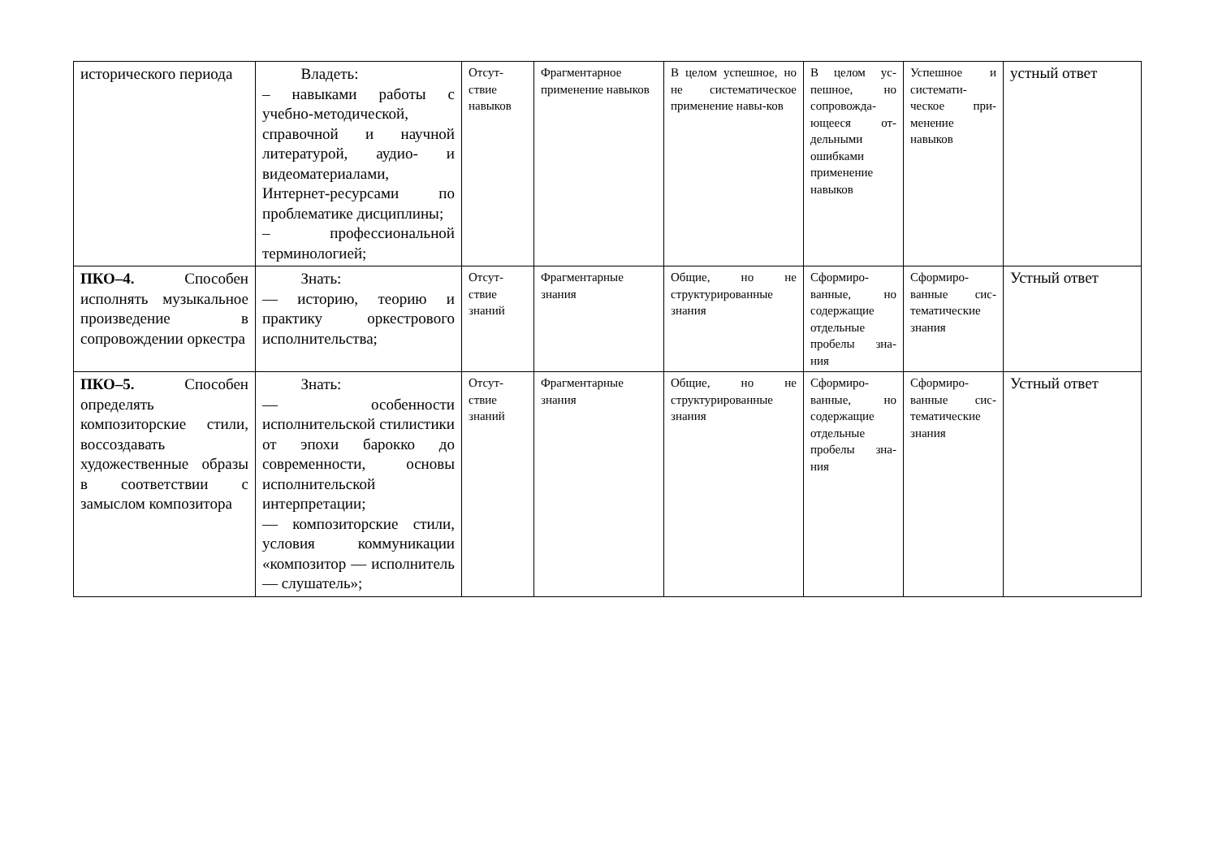| исторического периода | Владеть: – навыками работы с учебно-методической, справочной и научной литературой, аудио- и видеоматериалами, Интернет-ресурсами по проблематике дисциплины; – профессиональной терминологией; | Отсут-ствие навыков | Фрагментарное применение навыков | В целом успешное, но не систематическое применение навы-ков | В целом ус-пешное, но сопровожда-ющееся от-дельными ошибками применение навыков | Успешное и системати-ческое при-менение навыков | устный ответ |
| ПКО–4. Способен исполнять музыкальное произведение в сопровождении оркестра | Знать: — историю, теорию и практику оркестрового исполнительства; | Отсут-ствие знаний | Фрагментарные знания | Общие, но не структурированные знания | Сформиро-ванные, но содержащие отдельные пробелы зна-ния | Сформиро-ванные сис-тематические знания | Устный ответ |
| ПКО–5. Способен определять композиторские стили, воссоздавать художественные образы в соответствии с замыслом композитора | Знать: — особенности исполнительской стилистики от эпохи барокко до современности, основы исполнительской интерпретации; — композиторские стили, условия коммуникации «композитор — исполнитель — слушатель»; | Отсут-ствие знаний | Фрагментарные знания | Общие, но не структурированные знания | Сформиро-ванные, но содержащие отдельные пробелы зна-ния | Сформиро-ванные сис-тематические знания | Устный ответ |